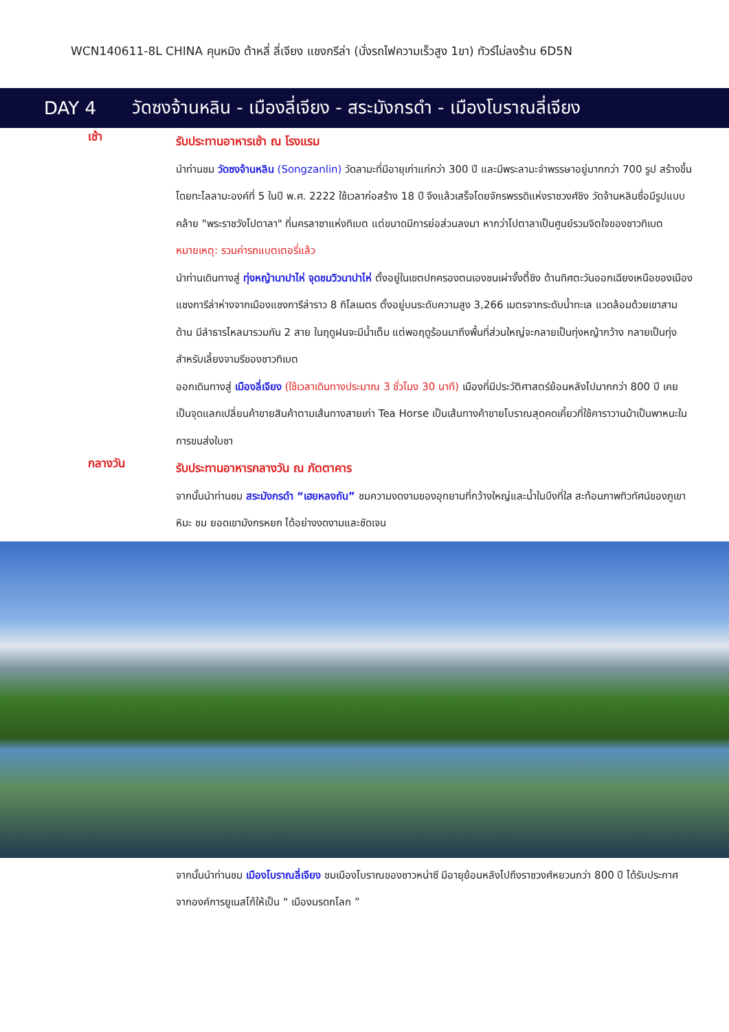WCN140611-8L CHINA คุนหมิง ต้าหลี่ ลี่เจียง แชงกรีล่า (นั่งรถไฟความเร็วสูง 1ขา) ทัวร์ไม่ลงร้าน 6D5N
DAY 4 วัดซงจ้านหลิน - เมืองลี่เจียง - สระมังกรดำ - เมืองโบราณลี่เจียง
เช้า
รับประทานอาหารเช้า ณ โรงแรม
นำท่านชม วัดซงจ้านหลิน (Songzanlin) วัดลามะที่มีอายุเก่าแก่กว่า 300 ปี และมีพระลามะจำพรรษาอยู่มากกว่า 700 รูป สร้างขึ้นโดยทะไลลามะองค์ที่ 5 ในปี พ.ศ. 2222 ใช้เวลาก่อสร้าง 18 ปี จึงแล้วเสร็จโดยจักรพรรดิแห่งราชวงศ์ชิง วัดจ้านหลินซื่อมีรูปแบบคล้าย "พระราชวังโปตาลา" ที่นครลาซาแห่งทิเบต แต่ขนาดมีการย่อส่วนลงมา หากว่าโปตาลาเป็นศูนย์รวมจิตใจของชาวทิเบต
หมายเหตุ: รวมค่ารถแบตเตอรี่แล้ว
นำท่านเดินทางสู่ ทุ่งหญ้านาปาไห่ จุดชมวิวนาปาไห่ ตั้งอยู่ในเขตปกครองตนเองชนเผ่าจั้งตี้ชิง ด้านทิศตะวันออกเฉียงเหนือของเมืองแชงการีล่าห่างจากเมืองแชงการีล่าราว 8 กิโลเมตร ตั้งอยู่บนระดับความสูง 3,266 เมตรจากระดับน้ำทะเล แวดล้อมด้วยเขาสามด้าน มีลำธารไหลมารวมกัน 2 สาย ในฤดูฝนจะมีน้ำเต็ม แต่พอฤดูร้อนมาถึงพื้นที่ส่วนใหญ่จะกลายเป็นทุ่งหญ้ากว้าง กลายเป็นทุ่งสำหรับเลี้ยงจามรีของชาวทิเบต
ออกเดินทางสู่ เมืองลี่เจียง (ใช้เวลาเดินทางประมาณ 3 ชั่วโมง 30 นาที) เมืองที่มีประวัติศาสตร์ย้อนหลังไปมากกว่า 800 ปี เคยเป็นจุดแลกเปลี่ยนค้าขายสินค้าตามเส้นทางสายเก่า Tea Horse เป็นเส้นทางค้าขายโบราณสุดคดเคี้ยวที่ใช้คาราวานม้าเป็นพาหนะในการขนส่งใบชา
กลางวัน
รับประทานอาหารกลางวัน ณ ภัตตาคาร
จากนั้นนำท่านชม สระมังกรดำ “เฮยหลงถัน” ชมความงดงามของอุทยานที่กว้างใหญ่และน้ำในบึงที่ใส สะท้อนภาพทิวทัศน์ของภูเขาหิมะ ชม ยอดเขามังกรหยก ได้อย่างงดงามและชัดเจน
จากนั้นนำท่านชม เมืองโบราณลี่เจียง ชมเมืองโบราณของชาวหน่าซี มีอายุย้อนหลังไปถึงราชวงศ์หยวนกว่า 800 ปี ได้รับประกาศจากองค์การยูเนสโก้ให้เป็น “ เมืองมรดกโลก ”